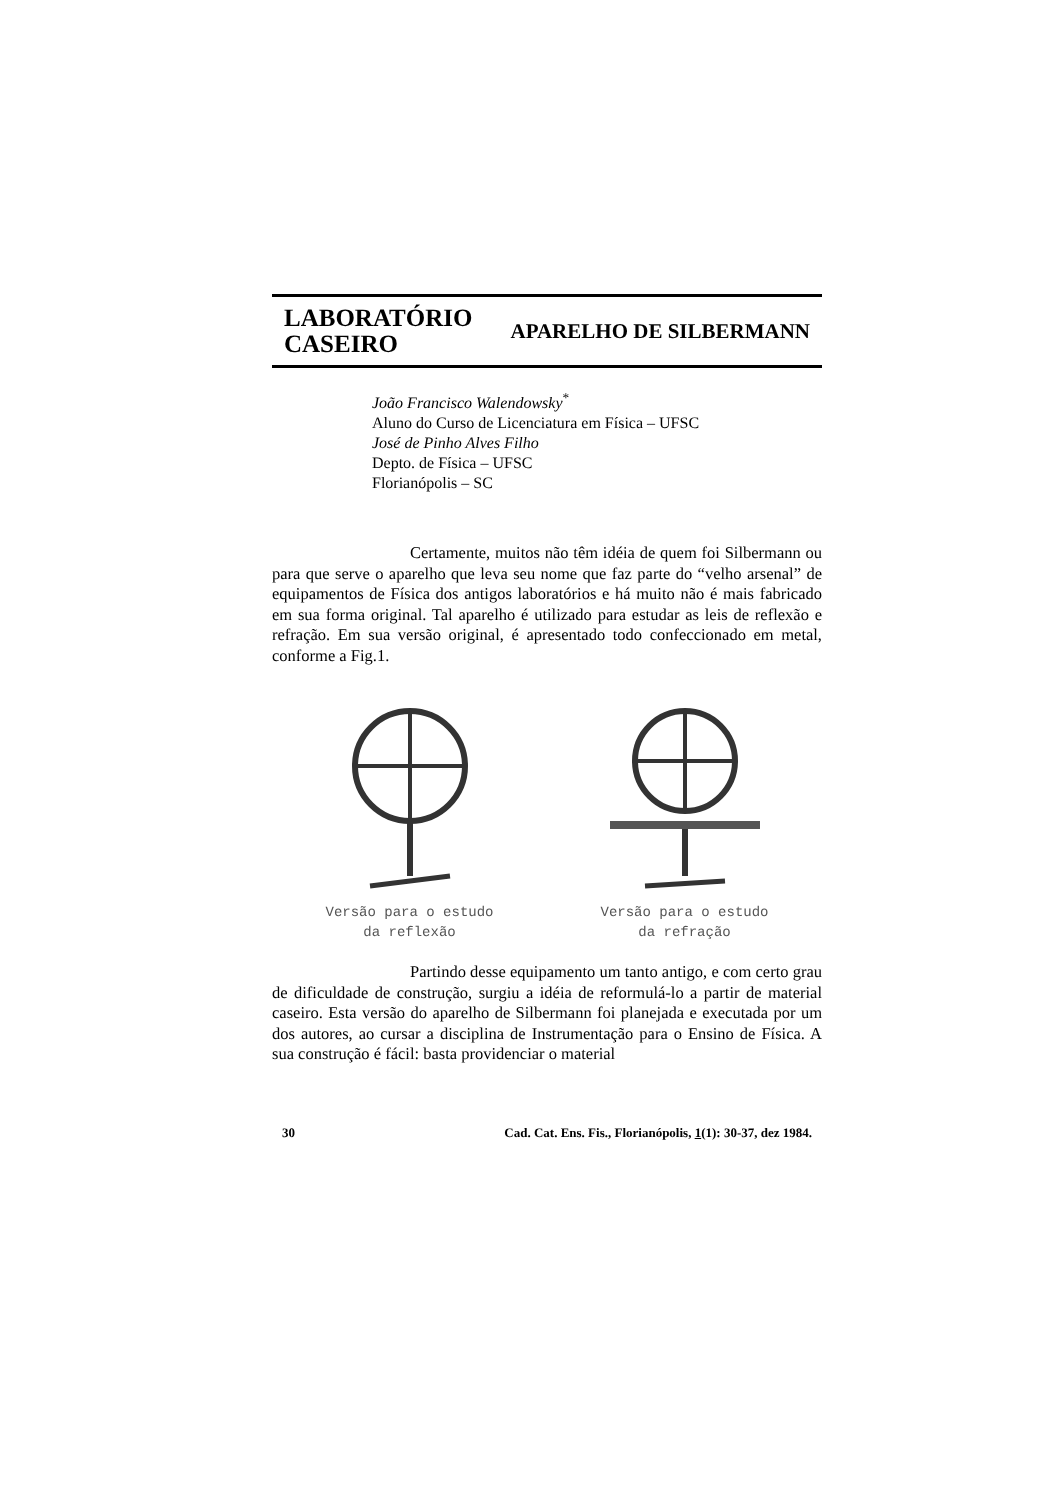LABORATÓRIO
CASEIRO
APARELHO DE SILBERMANN
João Francisco Walendowsky<sup>*</sup>
Aluno do Curso de Licenciatura em Física – UFSC
José de Pinho Alves Filho
Depto. de Física – UFSC
Florianópolis – SC
Certamente, muitos não têm idéia de quem foi Silbermann ou para que serve o aparelho que leva seu nome que faz parte do “velho arsenal” de equipamentos de Física dos antigos laboratórios e há muito não é mais fabricado em sua forma original. Tal aparelho é utilizado para estudar as leis de reflexão e refração. Em sua versão original, é apresentado todo confeccionado em metal, conforme a Fig.1.
Versão para o estudo
da reflexão
Versão para o estudo
da refração
Partindo desse equipamento um tanto antigo, e com certo grau de dificuldade de construção, surgiu a idéia de reformulá-lo a partir de material caseiro. Esta versão do aparelho de Silbermann foi planejada e executada por um dos autores, ao cursar a disciplina de Instrumentação para o Ensino de Física. A sua construção é fácil: basta providenciar o material
30 Cad. Cat. Ens. Fis., Florianópolis, 1(1): 30-37, dez 1984.